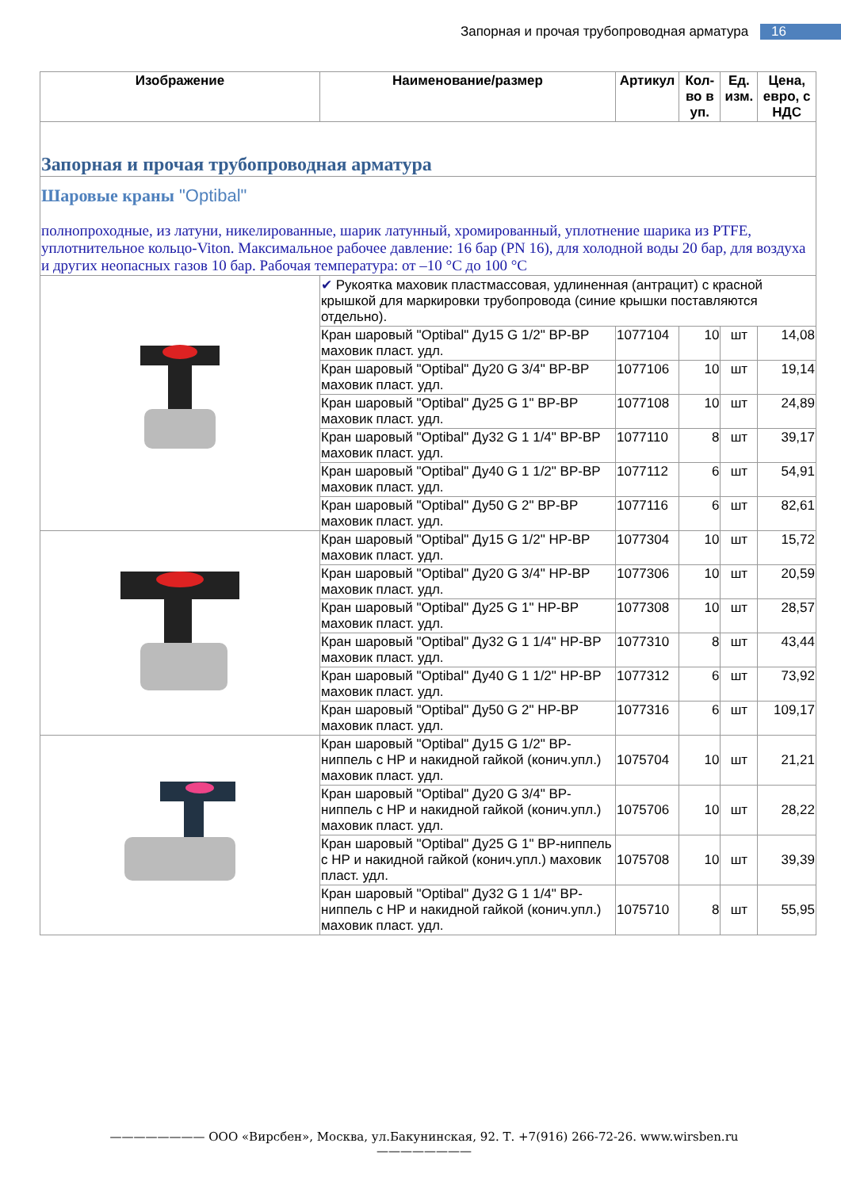Запорная и прочая трубопроводная арматура 16
| Изображение | Наименование/размер | Артикул | Кол-во в уп. | Ед. изм. | Цена, евро, с НДС |
| --- | --- | --- | --- | --- | --- |
| Запорная и прочая трубопроводная арматура | | | | | |
| Шаровые краны "Optibal" полнопроходные, из латуни, никелированные, шарик латунный, хромированный, уплотнение шарика из PTFE, уплотнительное кольцо-Viton. Максимальное рабочее давление: 16 бар (PN 16), для холодной воды 20 бар, для воздуха и других неопасных газов 10 бар. Рабочая температура: от –10 °С до 100 °С | | | | | |
| | ✔ Рукоятка маховик пластмассовая, удлиненная (антрацит) с красной крышкой для маркировки трубопровода (синие крышки поставляются отдельно). | | | | |
| | Кран шаровый "Optibal" Ду15 G 1/2" ВР-ВР маховик пласт. удл. | 1077104 | 10 | шт | 14,08 |
| | Кран шаровый "Optibal" Ду20 G 3/4" ВР-ВР маховик пласт. удл. | 1077106 | 10 | шт | 19,14 |
| | Кран шаровый "Optibal" Ду25 G 1" ВР-ВР маховик пласт. удл. | 1077108 | 10 | шт | 24,89 |
| | Кран шаровый "Optibal" Ду32 G 1 1/4" ВР-ВР маховик пласт. удл. | 1077110 | 8 | шт | 39,17 |
| | Кран шаровый "Optibal" Ду40 G 1 1/2" ВР-ВР маховик пласт. удл. | 1077112 | 6 | шт | 54,91 |
| | Кран шаровый "Optibal" Ду50 G 2" ВР-ВР маховик пласт. удл. | 1077116 | 6 | шт | 82,61 |
| | Кран шаровый "Optibal" Ду15 G 1/2" НР-ВР маховик пласт. удл. | 1077304 | 10 | шт | 15,72 |
| | Кран шаровый "Optibal" Ду20 G 3/4" НР-ВР маховик пласт. удл. | 1077306 | 10 | шт | 20,59 |
| | Кран шаровый "Optibal" Ду25 G 1" НР-ВР маховик пласт. удл. | 1077308 | 10 | шт | 28,57 |
| | Кран шаровый "Optibal" Ду32 G 1 1/4" НР-ВР маховик пласт. удл. | 1077310 | 8 | шт | 43,44 |
| | Кран шаровый "Optibal" Ду40 G 1 1/2" НР-ВР маховик пласт. удл. | 1077312 | 6 | шт | 73,92 |
| | Кран шаровый "Optibal" Ду50 G 2" НР-ВР маховик пласт. удл. | 1077316 | 6 | шт | 109,17 |
| | Кран шаровый "Optibal" Ду15 G 1/2" ВР-ниппель с НР и накидной гайкой (конич.упл.) маховик пласт. удл. | 1075704 | 10 | шт | 21,21 |
| | Кран шаровый "Optibal" Ду20 G 3/4" ВР-ниппель с НР и накидной гайкой (конич.упл.) маховик пласт. удл. | 1075706 | 10 | шт | 28,22 |
| | Кран шаровый "Optibal" Ду25 G 1" ВР-ниппель с НР и накидной гайкой (конич.упл.) маховик пласт. удл. | 1075708 | 10 | шт | 39,39 |
| | Кран шаровый "Optibal" Ду32 G 1 1/4" ВР-ниппель с НР и накидной гайкой (конич.упл.) маховик пласт. удл. | 1075710 | 8 | шт | 55,95 |
———————— ООО «Вирсбен», Москва, ул.Бакунинская, 92. Т. +7(916) 266-72-26. www.wirsben.ru ————————